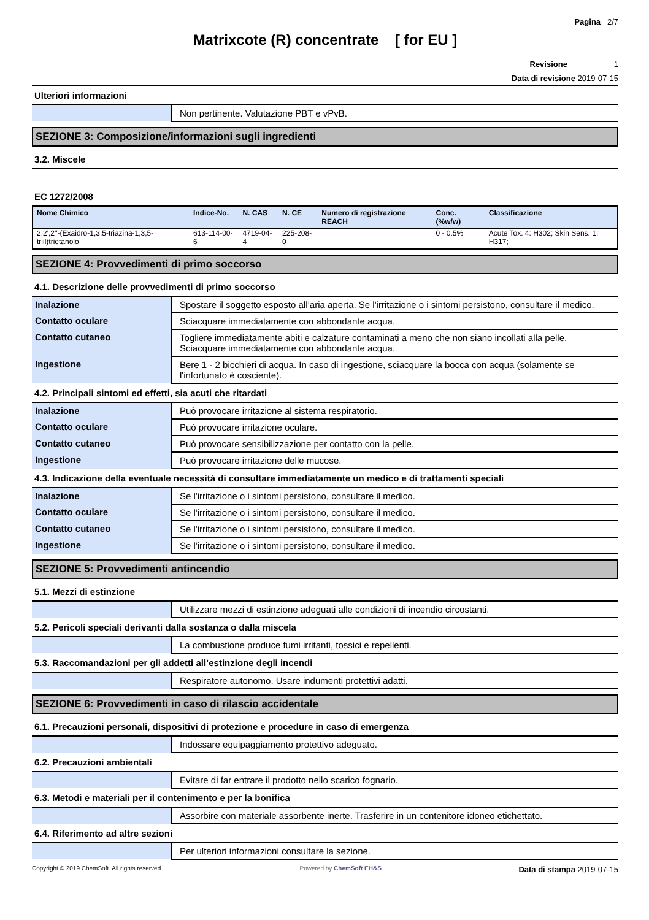Pagina 2/7
Matrixcote (R) concentrate [ for EU ]
Revisione 1
Data di revisione 2019-07-15
Ulteriori informazioni
| | Non pertinente. Valutazione PBT e vPvB. |
SEZIONE 3: Composizione/informazioni sugli ingredienti
3.2. Miscele
EC 1272/2008
| Nome Chimico | Indice-No. | N. CAS | N. CE | Numero di registrazione REACH | Conc. (%w/w) | Classificazione |
| --- | --- | --- | --- | --- | --- | --- |
| 2,2',2''-(Exaidro-1,3,5-triazina-1,3,5-triil)trietanolo | 613-114-00-6 | 4719-04-4 | 225-208-0 | | 0 - 0.5% | Acute Tox. 4: H302; Skin Sens. 1: H317; |
SEZIONE 4: Provvedimenti di primo soccorso
4.1. Descrizione delle provvedimenti di primo soccorso
| Inalazione | Spostare il soggetto esposto all’aria aperta. Se l'irritazione o i sintomi persistono, consultare il medico. |
| Contatto oculare | Sciacquare immediatamente con abbondante acqua. |
| Contatto cutaneo | Togliere immediatamente abiti e calzature contaminati a meno che non siano incollati alla pelle. Sciacquare immediatamente con abbondante acqua. |
| Ingestione | Bere 1 - 2 bicchieri di acqua. In caso di ingestione, sciacquare la bocca con acqua (solamente se l'infortunato è cosciente). |
4.2. Principali sintomi ed effetti, sia acuti che ritardati
| Inalazione | Può provocare irritazione al sistema respiratorio. |
| Contatto oculare | Può provocare irritazione oculare. |
| Contatto cutaneo | Può provocare sensibilizzazione per contatto con la pelle. |
| Ingestione | Può provocare irritazione delle mucose. |
4.3. Indicazione della eventuale necessità di consultare immediatamente un medico e di trattamenti speciali
| Inalazione | Se l'irritazione o i sintomi persistono, consultare il medico. |
| Contatto oculare | Se l'irritazione o i sintomi persistono, consultare il medico. |
| Contatto cutaneo | Se l'irritazione o i sintomi persistono, consultare il medico. |
| Ingestione | Se l'irritazione o i sintomi persistono, consultare il medico. |
SEZIONE 5: Provvedimenti antincendio
5.1. Mezzi di estinzione
| | Utilizzare mezzi di estinzione adeguati alle condizioni di incendio circostanti. |
5.2. Pericoli speciali derivanti dalla sostanza o dalla miscela
| | La combustione produce fumi irritanti, tossici e repellenti. |
5.3. Raccomandazioni per gli addetti all’estinzione degli incendi
| | Respiratore autonomo. Usare indumenti protettivi adatti. |
SEZIONE 6: Provvedimenti in caso di rilascio accidentale
6.1. Precauzioni personali, dispositivi di protezione e procedure in caso di emergenza
| | Indossare equipaggiamento protettivo adeguato. |
6.2. Precauzioni ambientali
| | Evitare di far entrare il prodotto nello scarico fognario. |
6.3. Metodi e materiali per il contenimento e per la bonifica
| | Assorbire con materiale assorbente inerte. Trasferire in un contenitore idoneo etichettato. |
6.4. Riferimento ad altre sezioni
| | Per ulteriori informazioni consultare la sezione. |
Copyright © 2019 ChemSoft. All rights reserved. Powered by ChemSoft EH&S Data di stampa 2019-07-15